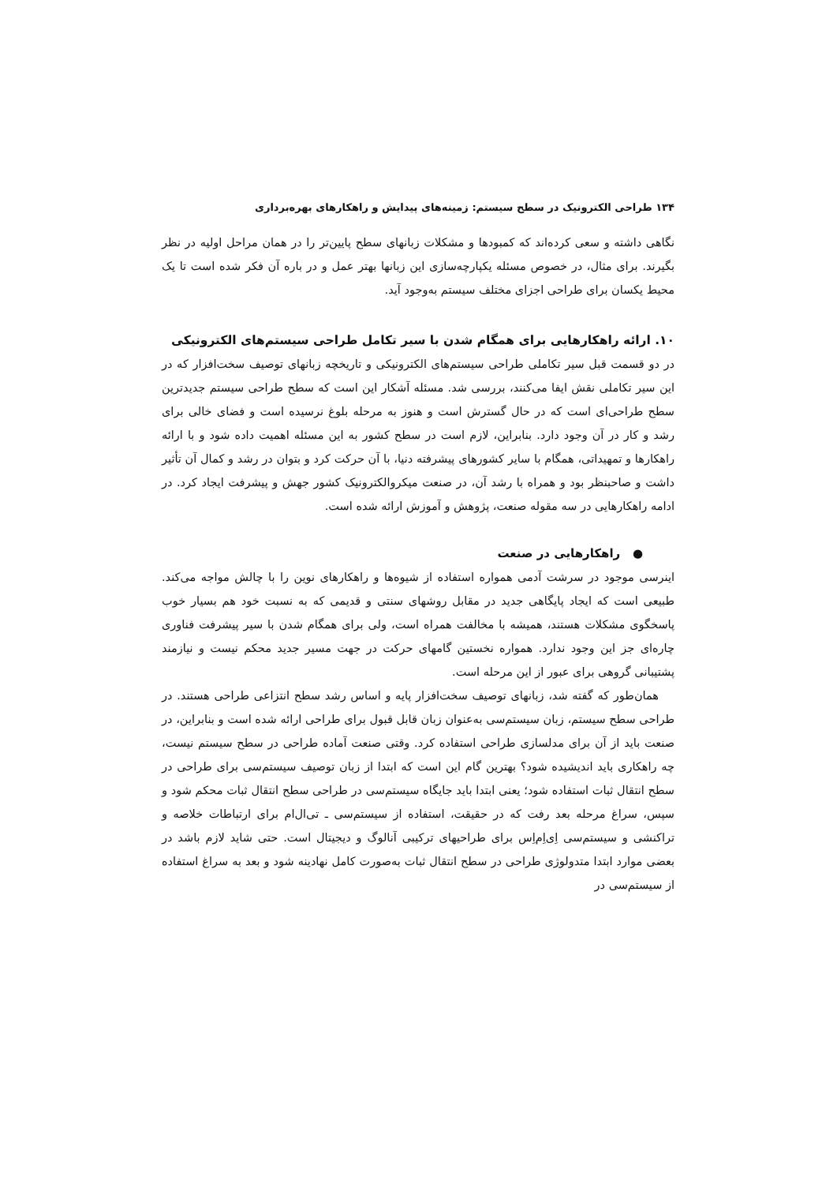۱۳۴ طراحی الکترونیک در سطح سیستم: زمینه‌های پیدایش و راهکارهای بهره‌برداری
نگاهی داشته و سعی کرده‌اند که کمبودها و مشکلات زبانهای سطح پایین‌تر را در همان مراحل اولیه در نظر بگیرند. برای مثال، در خصوص مسئله یکپارچه‌سازی این زبانها بهتر عمل و در باره آن فکر شده است تا یک محیط یکسان برای طراحی اجزای مختلف سیستم به‌وجود آید.
۱۰. ارائه راهکارهایی برای همگام شدن با سیر تکامل طراحی سیستم‌های الکترونیکی
در دو قسمت قبل سیر تکاملی طراحی سیستم‌های الکترونیکی و تاریخچه زبانهای توصیف سخت‌افزار که در این سیر تکاملی نقش ایفا می‌کنند، بررسی شد. مسئله آشکار این است که سطح طراحی سیستم جدیدترین سطح طراحی‌ای است که در حال گسترش است و هنوز به مرحله بلوغ نرسیده است و فضای خالی برای رشد و کار در آن وجود دارد. بنابراین، لازم است در سطح کشور به این مسئله اهمیت داده شود و با ارائه راهکارها و تمهیداتی، همگام با سایر کشورهای پیشرفته دنیا، با آن حرکت کرد و بتوان در رشد و کمال آن تأثیر داشت و صاحبنظر بود و همراه با رشد آن، در صنعت میکروالکترونیک کشور جهش و پیشرفت ایجاد کرد. در ادامه راهکارهایی در سه مقوله صنعت، پژوهش و آموزش ارائه شده است.
● راهکارهایی در صنعت
اینرسی موجود در سرشت آدمی همواره استفاده از شیوه‌ها و راهکارهای نوین را با چالش مواجه می‌کند. طبیعی است که ایجاد پایگاهی جدید در مقابل روشهای سنتی و قدیمی که به نسبت خود هم بسیار خوب پاسخگوی مشکلات هستند، همیشه با مخالفت همراه است، ولی برای همگام شدن با سیر پیشرفت فناوری چاره‌ای جز این وجود ندارد. همواره نخستین گامهای حرکت در جهت مسیر جدید محکم نیست و نیازمند پشتیبانی گروهی برای عبور از این مرحله است.
همان‌طور که گفته شد، زبانهای توصیف سخت‌افزار پایه و اساس رشد سطح انتزاعی طراحی هستند. در طراحی سطح سیستم، زبان سیستم‌سی به‌عنوان زبان قابل قبول برای طراحی ارائه شده است و بنابراین، در صنعت باید از آن برای مدلسازی طراحی استفاده کرد. وقتی صنعت آماده طراحی در سطح سیستم نیست، چه راهکاری باید اندیشیده شود؟ بهترین گام این است که ابتدا از زبان توصیف سیستم‌سی برای طراحی در سطح انتقال ثبات استفاده شود؛ یعنی ابتدا باید جایگاه سیستم‌سی در طراحی سطح انتقال ثبات محکم شود و سپس، سراغ مرحله بعد رفت که در حقیقت، استفاده از سیستم‌سی ـ تی‌ال‌ام برای ارتباطات خلاصه و تراکنشی و سیستم‌سی اِی‌اِم‌اِس برای طراحیهای ترکیبی آنالوگ و دیجیتال است. حتی شاید لازم باشد در بعضی موارد ابتدا متدولوژی طراحی در سطح انتقال ثبات به‌صورت کامل نهادینه شود و بعد به سراغ استفاده از سیستم‌سی در